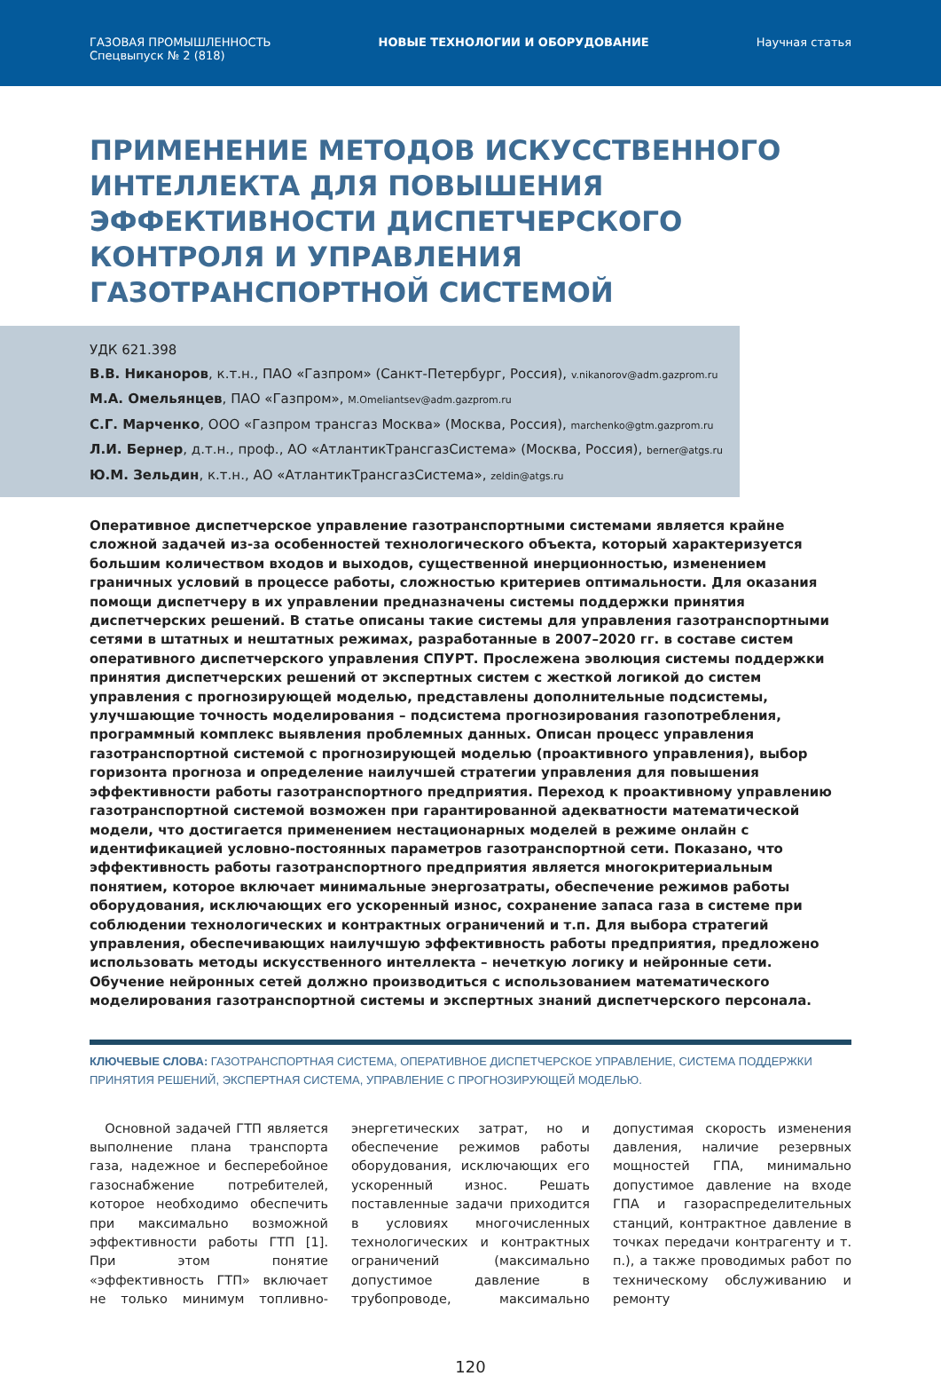ГАЗОВАЯ ПРОМЫШЛЕННОСТЬ
Спецвыпуск № 2 (818)
НОВЫЕ ТЕХНОЛОГИИ И ОБОРУДОВАНИЕ
Научная статья
ПРИМЕНЕНИЕ МЕТОДОВ ИСКУССТВЕННОГО ИНТЕЛЛЕКТА ДЛЯ ПОВЫШЕНИЯ ЭФФЕКТИВНОСТИ ДИСПЕТЧЕРСКОГО КОНТРОЛЯ И УПРАВЛЕНИЯ ГАЗОТРАНСПОРТНОЙ СИСТЕМОЙ
УДК 621.398
В.В. Никаноров, к.т.н., ПАО «Газпром» (Санкт-Петербург, Россия), v.nikanorov@adm.gazprom.ru
М.А. Омельянцев, ПАО «Газпром», M.Omeliantsev@adm.gazprom.ru
С.Г. Марченко, ООО «Газпром трансгаз Москва» (Москва, Россия), marchenko@gtm.gazprom.ru
Л.И. Бернер, д.т.н., проф., АО «АтлантикТрансгазСистема» (Москва, Россия), berner@atgs.ru
Ю.М. Зельдин, к.т.н., АО «АтлантикТрансгазСистема», zeldin@atgs.ru
Оперативное диспетчерское управление газотранспортными системами является крайне сложной задачей из-за особенностей технологического объекта, который характеризуется большим количеством входов и выходов, существенной инерционностью, изменением граничных условий в процессе работы, сложностью критериев оптимальности. Для оказания помощи диспетчеру в их управлении предназначены системы поддержки принятия диспетчерских решений. В статье описаны такие системы для управления газотранспортными сетями в штатных и нештатных режимах, разработанные в 2007–2020 гг. в составе систем оперативного диспетчерского управления СПУРТ. Прослежена эволюция системы поддержки принятия диспетчерских решений от экспертных систем с жесткой логикой до систем управления с прогнозирующей моделью, представлены дополнительные подсистемы, улучшающие точность моделирования – подсистема прогнозирования газопотребления, программный комплекс выявления проблемных данных. Описан процесс управления газотранспортной системой с прогнозирующей моделью (проактивного управления), выбор горизонта прогноза и определение наилучшей стратегии управления для повышения эффективности работы газотранспортного предприятия. Переход к проактивному управлению газотранспортной системой возможен при гарантированной адекватности математической модели, что достигается применением нестационарных моделей в режиме онлайн с идентификацией условно-постоянных параметров газотранспортной сети. Показано, что эффективность работы газотранспортного предприятия является многокритериальным понятием, которое включает минимальные энергозатраты, обеспечение режимов работы оборудования, исключающих его ускоренный износ, сохранение запаса газа в системе при соблюдении технологических и контрактных ограничений и т.п. Для выбора стратегий управления, обеспечивающих наилучшую эффективность работы предприятия, предложено использовать методы искусственного интеллекта – нечеткую логику и нейронные сети. Обучение нейронных сетей должно производиться с использованием математического моделирования газотранспортной системы и экспертных знаний диспетчерского персонала.
КЛЮЧЕВЫЕ СЛОВА: ГАЗОТРАНСПОРТНАЯ СИСТЕМА, ОПЕРАТИВНОЕ ДИСПЕТЧЕРСКОЕ УПРАВЛЕНИЕ, СИСТЕМА ПОДДЕРЖКИ ПРИНЯТИЯ РЕШЕНИЙ, ЭКСПЕРТНАЯ СИСТЕМА, УПРАВЛЕНИЕ С ПРОГНОЗИРУЮЩЕЙ МОДЕЛЬЮ.
Основной задачей ГТП является выполнение плана транспорта газа, надежное и бесперебойное газоснабжение потребителей, которое необходимо обеспечить при максимально возможной эффективности работы ГТП [1]. При этом понятие «эффективность ГТП» включает не только минимум топливно-энергетических затрат, но и обеспечение режимов работы оборудования, исключающих его ускоренный износ. Решать поставленные задачи приходится в условиях многочисленных технологических и контрактных ограничений (максимально допустимое давление в трубопроводе, максимально допустимая скорость изменения давления, наличие резервных мощностей ГПА, минимально допустимое давление на входе ГПА и газораспределительных станций, контрактное давление в точках передачи контрагенту и т. п.), а также проводимых работ по техническому обслуживанию и ремонту
120